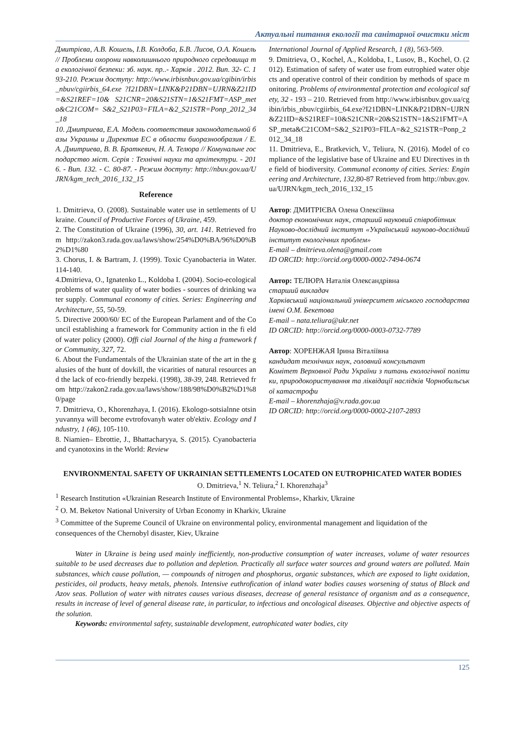Актуальні питання екології та санітарної очистки міст
Дмитрієва, А.В. Кошель, І.В. Колдоба, Б.В. Лисов, О.А. Кошель // Проблеми охорони навколишнього природного середовища та екологічної безпеки: зб. наук. пр..- Харків . 2012. Вип. 32- С. 193-210. Режим доступу: http://www.irbisnbuv.gov.ua/cgibin/irbis_nbuv/cgiirbis_64.exe ?I21DBN=LINK&P21DBN=UJRN&Z21ID=&S21REF=10& S21CNR=20&S21STN=1&S21FMT=ASP_meta&C21COM= S&2_S21P03=FILA=&2_S21STR=Ponp_2012_34_18
10. Дмитриева, Е.А. Модель соответствия законодательной базы Украины и Директив ЕС в области биоразнообразия / Е. А. Дмитриева, В. В. Браткевич, Н. А. Телюра // Комунальне господарство міст. Серія : Технічні науки та архітектури. - 2016. - Вип. 132. - С. 80-87. - Режим доступу: http://nbuv.gov.ua/UJRN/kgm_tech_2016_132_15
Reference
1. Dmitrieva, O. (2008). Sustainable water use in settlements of Ukraine. Council of Productive Forces of Ukraine, 459.
2. The Constitution of Ukraine (1996), 30, art. 141. Retrieved from http://zakon3.rada.gov.ua/laws/show/254%D0%BA/96%D0%B2%D1%80
3. Chorus, I. & Bartram, J. (1999). Toxic Cyanobacteria in Water. 114-140.
4.Dmitrieva, O., Ignatenko L., Koldoba I. (2004). Socio-ecological problems of water quality of water bodies - sources of drinking water supply. Communal economy of cities. Series: Engineering and Architecture, 55, 50-59.
5. Directive 2000/60/ EC of the European Parlament and of the Council establishing a framework for Community action in the fi eld of water policy (2000). Offi cial Journal of the hing a framework for Community, 327, 72.
6. About the Fundamentals of the Ukrainian state of the art in the galusies of the hunt of dovkill, the vicarities of natural resources and the lack of eco-friendly bezpeki. (1998), 38-39, 248. Retrieved from http://zakon2.rada.gov.ua/laws/show/188/98%D0%B2%D1%80/page
7. Dmitrieva, O., Khorenzhaya, I. (2016). Ekologo-sotsialnne otsinyuvannya will become evtrofovanyh water ob'ektiv. Ecology and Industry, 1 (46), 105-110.
8. Niamien– Ebrottie, J., Bhattacharyya, S. (2015). Cyanobacteria and cyanotoxins in the World: Review
International Journal of Applied Research, 1 (8), 563-569.
9. Dmitrieva, O., Kochel, A., Koldoba, I., Lusov, B., Kochel, O. (2012). Estimation of safety of water use from eutrophied water objects and operative control of their condition by methods of space monitoring. Problems of environmental protection and ecological safety, 32 - 193 – 210. Retrieved from http://www.irbisnbuv.gov.ua/cgibin/irbis_nbuv/cgiirbis_64.exe?I21DBN=LINK&P21DBN=UJRN&Z21ID=&S21REF=10&S21CNR=20&S21STN=1&S21FMT=ASP_meta&C21COM=S&2_S21P03=FILA=&2_S21STR=Ponp_2012_34_18
11. Dmitrieva, E., Bratkevich, V., Teliura, N. (2016). Model of compliance of the legislative base of Ukraine and EU Directives in the field of biodiversity. Communal economy of cities. Series: Engineering and Architecture, 132, 80-87 Retrieved from http://nbuv.gov.ua/UJRN/kgm_tech_2016_132_15
Автор: ДМИТРІЄВА Олена Олексіївна
доктор економічних наук, старший науковий співробітник
Науково-дослідний інститут «Український науково-дослідний інститут екологічних проблем»
E-mail – dmitrieva.olena@gmail.com
ID ORCID: http://orcid.org/0000-0002-7494-0674
Автор: ТЕЛЮРА Наталія Олександрівна
старший викладач
Харківський національний університет міського господарства імені О.М. Бекетова
E-mail – nata.teliura@ukr.net
ID ORCID: http://orcid.org/0000-0003-0732-7789
Автор: ХОРЕНЖАЯ Ірина Віталіївна
кандидат технічних наук, головний консультант
Комітет Верховної Ради України з питань екологічної політики, природокористування та ліквідації наслідків Чорнобильської катастрофи
E-mail – khorenzhaja@v.rada.gov.ua
ID ORCID: http://orcid.org/0000-0002-2107-2893
ENVIRONMENTAL SAFETY OF UKRAINIAN SETTLEMENTS LOCATED ON EUTROPHICATED WATER BODIES
O. Dmitrieva,<sup>1</sup> N. Teliura,<sup>2</sup> I. Khorenzhaja<sup>3</sup>
<sup>1</sup> Research Institution «Ukrainian Research Institute of Environmental Problems», Kharkiv, Ukraine
<sup>2</sup> O. M. Beketov National University of Urban Economy in Kharkiv, Ukraine
<sup>3</sup> Committee of the Supreme Council of Ukraine on environmental policy, environmental management and liquidation of the consequences of the Chernobyl disaster, Kiev, Ukraine
Water in Ukraine is being used mainly inefficiently, non-productive consumption of water increases, volume of water resources suitable to be used decreases due to pollution and depletion. Practically all surface water sources and ground waters are polluted. Main substances, which cause pollution, — compounds of nitrogen and phosphorus, organic substances, which are exposed to light oxidation, pesticides, oil products, heavy metals, phenols. Intensive euthrofication of inland water bodies causes worsening of status of Black and Azov seas. Pollution of water with nitrates causes various diseases, decrease of general resistance of organism and as a consequence, results in increase of level of general disease rate, in particular, to infectious and oncological diseases. Objective and objective aspects of the solution.
Keywords: environmental safety, sustainable development, eutrophicated water bodies, city
125